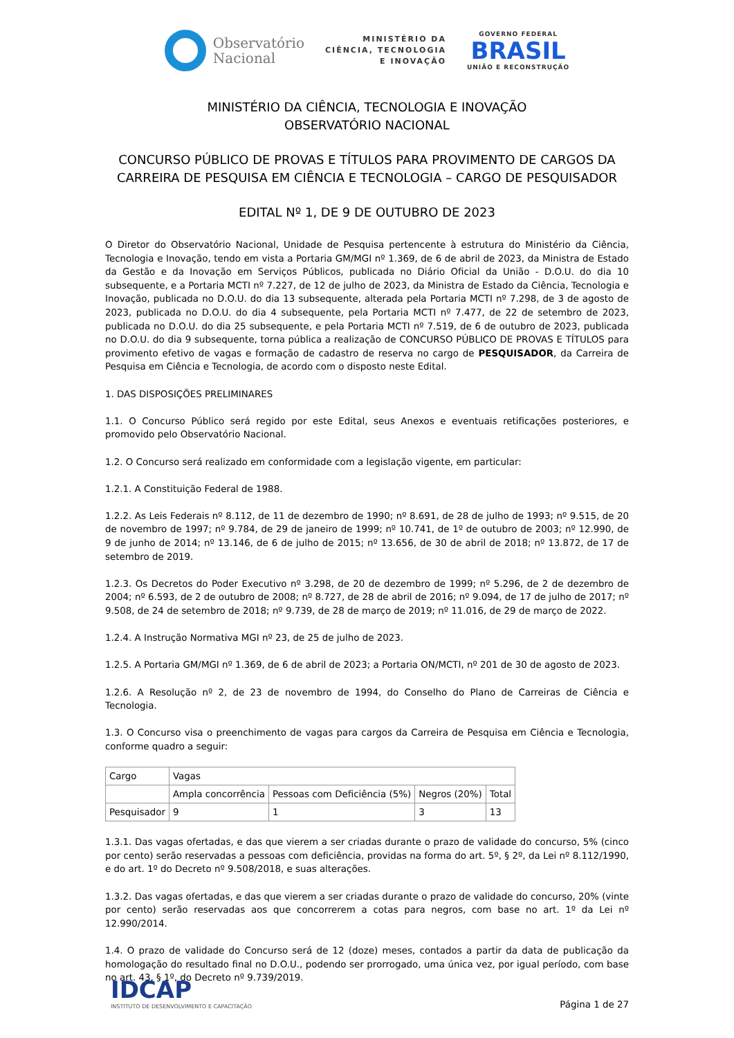Observatório
Nacional
MINISTÉRIO DA
CIÊNCIA, TECNOLOGIA
E INOVAÇÃO
GOVERNO FEDERAL
BRASIL
UNIÃO E RECONSTRUÇÃO
MINISTÉRIO DA CIÊNCIA, TECNOLOGIA E INOVAÇÃO
OBSERVATÓRIO NACIONAL
CONCURSO PÚBLICO DE PROVAS E TÍTULOS PARA PROVIMENTO DE CARGOS DA CARREIRA DE PESQUISA EM CIÊNCIA E TECNOLOGIA – CARGO DE PESQUISADOR
EDITAL Nº 1, DE 9 DE OUTUBRO DE 2023
O Diretor do Observatório Nacional, Unidade de Pesquisa pertencente à estrutura do Ministério da Ciência, Tecnologia e Inovação, tendo em vista a Portaria GM/MGI nº 1.369, de 6 de abril de 2023, da Ministra de Estado da Gestão e da Inovação em Serviços Públicos, publicada no Diário Oficial da União - D.O.U. do dia 10 subsequente, e a Portaria MCTI nº 7.227, de 12 de julho de 2023, da Ministra de Estado da Ciência, Tecnologia e Inovação, publicada no D.O.U. do dia 13 subsequente, alterada pela Portaria MCTI nº 7.298, de 3 de agosto de 2023, publicada no D.O.U. do dia 4 subsequente, pela Portaria MCTI nº 7.477, de 22 de setembro de 2023, publicada no D.O.U. do dia 25 subsequente, e pela Portaria MCTI nº 7.519, de 6 de outubro de 2023, publicada no D.O.U. do dia 9 subsequente, torna pública a realização de CONCURSO PÚBLICO DE PROVAS E TÍTULOS para provimento efetivo de vagas e formação de cadastro de reserva no cargo de PESQUISADOR, da Carreira de Pesquisa em Ciência e Tecnologia, de acordo com o disposto neste Edital.
1. DAS DISPOSIÇÕES PRELIMINARES
1.1. O Concurso Público será regido por este Edital, seus Anexos e eventuais retificações posteriores, e promovido pelo Observatório Nacional.
1.2. O Concurso será realizado em conformidade com a legislação vigente, em particular:
1.2.1. A Constituição Federal de 1988.
1.2.2. As Leis Federais nº 8.112, de 11 de dezembro de 1990; nº 8.691, de 28 de julho de 1993; nº 9.515, de 20 de novembro de 1997; nº 9.784, de 29 de janeiro de 1999; nº 10.741, de 1º de outubro de 2003; nº 12.990, de 9 de junho de 2014; nº 13.146, de 6 de julho de 2015; nº 13.656, de 30 de abril de 2018; nº 13.872, de 17 de setembro de 2019.
1.2.3. Os Decretos do Poder Executivo nº 3.298, de 20 de dezembro de 1999; nº 5.296, de 2 de dezembro de 2004; nº 6.593, de 2 de outubro de 2008; nº 8.727, de 28 de abril de 2016; nº 9.094, de 17 de julho de 2017; nº 9.508, de 24 de setembro de 2018; nº 9.739, de 28 de março de 2019; nº 11.016, de 29 de março de 2022.
1.2.4. A Instrução Normativa MGI nº 23, de 25 de julho de 2023.
1.2.5. A Portaria GM/MGI nº 1.369, de 6 de abril de 2023; a Portaria ON/MCTI, nº 201 de 30 de agosto de 2023.
1.2.6. A Resolução nº 2, de 23 de novembro de 1994, do Conselho do Plano de Carreiras de Ciência e Tecnologia.
1.3. O Concurso visa o preenchimento de vagas para cargos da Carreira de Pesquisa em Ciência e Tecnologia, conforme quadro a seguir:
| Cargo | Vagas | | | |
| | Ampla concorrência | Pessoas com Deficiência (5%) | Negros (20%) | Total |
| Pesquisador | 9 | 1 | 3 | 13 |
1.3.1. Das vagas ofertadas, e das que vierem a ser criadas durante o prazo de validade do concurso, 5% (cinco por cento) serão reservadas a pessoas com deficiência, providas na forma do art. 5º, § 2º, da Lei nº 8.112/1990, e do art. 1º do Decreto nº 9.508/2018, e suas alterações.
1.3.2. Das vagas ofertadas, e das que vierem a ser criadas durante o prazo de validade do concurso, 20% (vinte por cento) serão reservadas aos que concorrerem a cotas para negros, com base no art. 1º da Lei nº 12.990/2014.
1.4. O prazo de validade do Concurso será de 12 (doze) meses, contados a partir da data de publicação da homologação do resultado final no D.O.U., podendo ser prorrogado, uma única vez, por igual período, com base no art. 43, § 1º, do Decreto nº 9.739/2019.
IDCAP
INSTITUTO DE DESENVOLVIMENTO E CAPACITAÇÃO
Página 1 de 27